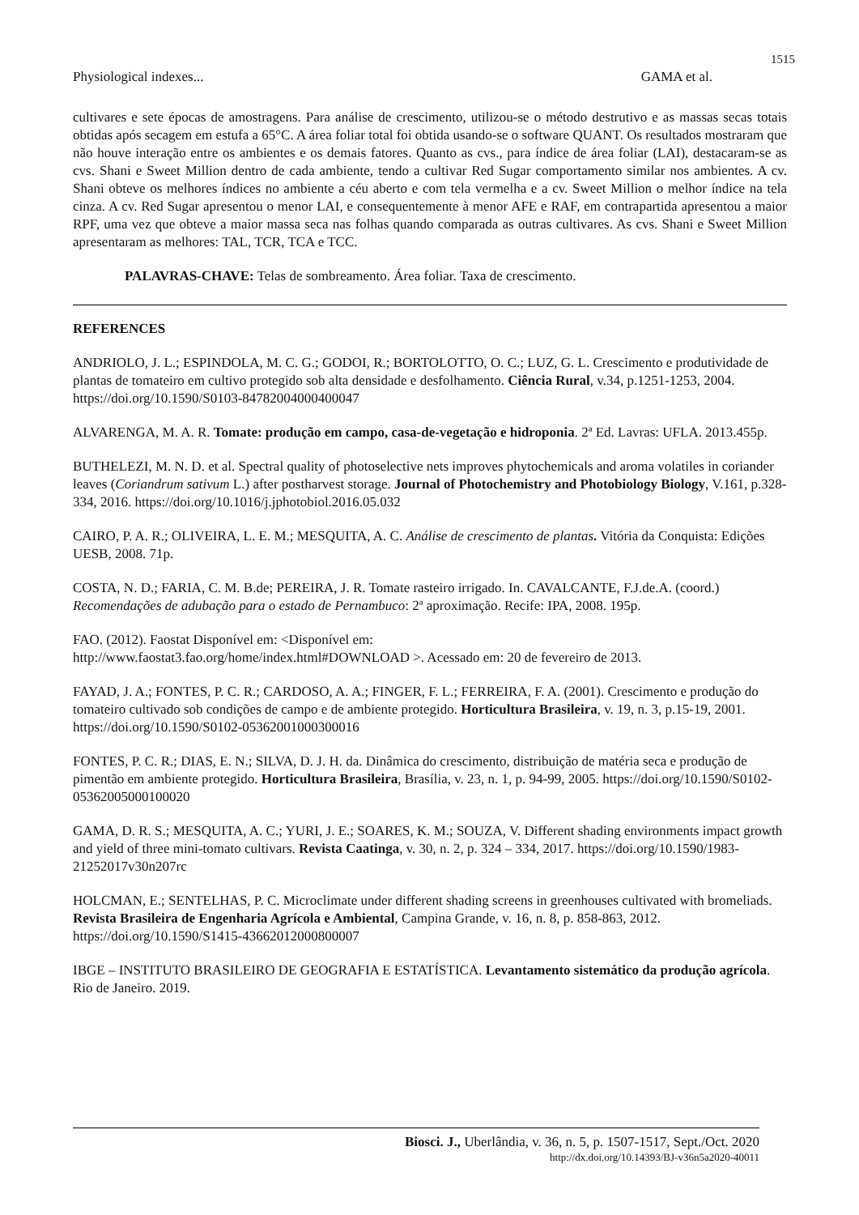1515
Physiological indexes... GAMA et al.
cultivares e sete épocas de amostragens. Para análise de crescimento, utilizou-se o método destrutivo e as massas secas totais obtidas após secagem em estufa a 65°C. A área foliar total foi obtida usando-se o software QUANT. Os resultados mostraram que não houve interação entre os ambientes e os demais fatores. Quanto as cvs., para índice de área foliar (LAI), destacaram-se as cvs. Shani e Sweet Million dentro de cada ambiente, tendo a cultivar Red Sugar comportamento similar nos ambientes. A cv. Shani obteve os melhores índices no ambiente a céu aberto e com tela vermelha e a cv. Sweet Million o melhor índice na tela cinza. A cv. Red Sugar apresentou o menor LAI, e consequentemente à menor AFE e RAF, em contrapartida apresentou a maior RPF, uma vez que obteve a maior massa seca nas folhas quando comparada as outras cultivares. As cvs. Shani e Sweet Million apresentaram as melhores: TAL, TCR, TCA e TCC.
PALAVRAS-CHAVE: Telas de sombreamento. Área foliar. Taxa de crescimento.
REFERENCES
ANDRIOLO, J. L.; ESPINDOLA, M. C. G.; GODOI, R.; BORTOLOTTO, O. C.; LUZ, G. L. Crescimento e produtividade de plantas de tomateiro em cultivo protegido sob alta densidade e desfolhamento. Ciência Rural, v.34, p.1251-1253, 2004. https://doi.org/10.1590/S0103-84782004000400047
ALVARENGA, M. A. R. Tomate: produção em campo, casa-de-vegetação e hidroponia. 2ª Ed. Lavras: UFLA. 2013.455p.
BUTHELEZI, M. N. D. et al. Spectral quality of photoselective nets improves phytochemicals and aroma volatiles in coriander leaves (Coriandrum sativum L.) after postharvest storage. Journal of Photochemistry and Photobiology Biology, V.161, p.328-334, 2016. https://doi.org/10.1016/j.jphotobiol.2016.05.032
CAIRO, P. A. R.; OLIVEIRA, L. E. M.; MESQUITA, A. C. Análise de crescimento de plantas. Vitória da Conquista: Edições UESB, 2008. 71p.
COSTA, N. D.; FARIA, C. M. B.de; PEREIRA, J. R. Tomate rasteiro irrigado. In. CAVALCANTE, F.J.de.A. (coord.) Recomendações de adubação para o estado de Pernambuco: 2ª aproximação. Recife: IPA, 2008. 195p.
FAO. (2012). Faostat Disponível em: <Disponível em:
http://www.faostat3.fao.org/home/index.html#DOWNLOAD >. Acessado em: 20 de fevereiro de 2013.
FAYAD, J. A.; FONTES, P. C. R.; CARDOSO, A. A.; FINGER, F. L.; FERREIRA, F. A. (2001). Crescimento e produção do tomateiro cultivado sob condições de campo e de ambiente protegido. Horticultura Brasileira, v. 19, n. 3, p.15-19, 2001. https://doi.org/10.1590/S0102-05362001000300016
FONTES, P. C. R.; DIAS, E. N.; SILVA, D. J. H. da. Dinâmica do crescimento, distribuição de matéria seca e produção de pimentão em ambiente protegido. Horticultura Brasileira, Brasília, v. 23, n. 1, p. 94-99, 2005. https://doi.org/10.1590/S0102-05362005000100020
GAMA, D. R. S.; MESQUITA, A. C.; YURI, J. E.; SOARES, K. M.; SOUZA, V. Different shading environments impact growth and yield of three mini-tomato cultivars. Revista Caatinga, v. 30, n. 2, p. 324 – 334, 2017. https://doi.org/10.1590/1983-21252017v30n207rc
HOLCMAN, E.; SENTELHAS, P. C. Microclimate under different shading screens in greenhouses cultivated with bromeliads. Revista Brasileira de Engenharia Agrícola e Ambiental, Campina Grande, v. 16, n. 8, p. 858-863, 2012. https://doi.org/10.1590/S1415-43662012000800007
IBGE – INSTITUTO BRASILEIRO DE GEOGRAFIA E ESTATÍSTICA. Levantamento sistemático da produção agrícola. Rio de Janeiro. 2019.
Biosci. J., Uberlândia, v. 36, n. 5, p. 1507-1517, Sept./Oct. 2020
http://dx.doi.org/10.14393/BJ-v36n5a2020-40011